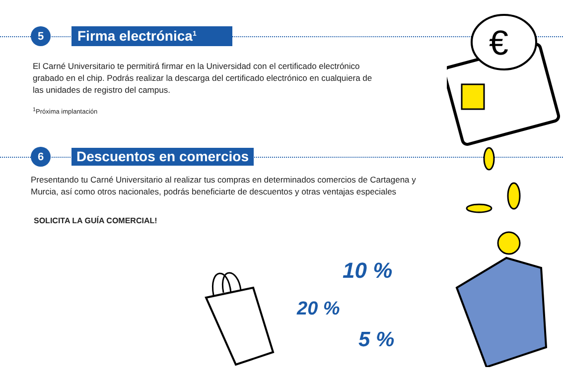5
Firma electrónica<sup>1</sup>
El Carné Universitario te permitirá firmar en la Universidad con el certificado electrónico grabado en el chip. Podrás realizar la descarga del certificado electrónico en cualquiera de las unidades de registro del campus.
<sup>1</sup> Próxima implantación
6
Descuentos en comercios
Presentando tu Carné Universitario al realizar tus compras en determinados comercios de Cartagena y Murcia, así como otros nacionales, podrás beneficiarte de descuentos y otras ventajas especiales
SOLICITA LA GUÍA COMERCIAL!
10 %
20 %
5 %
€